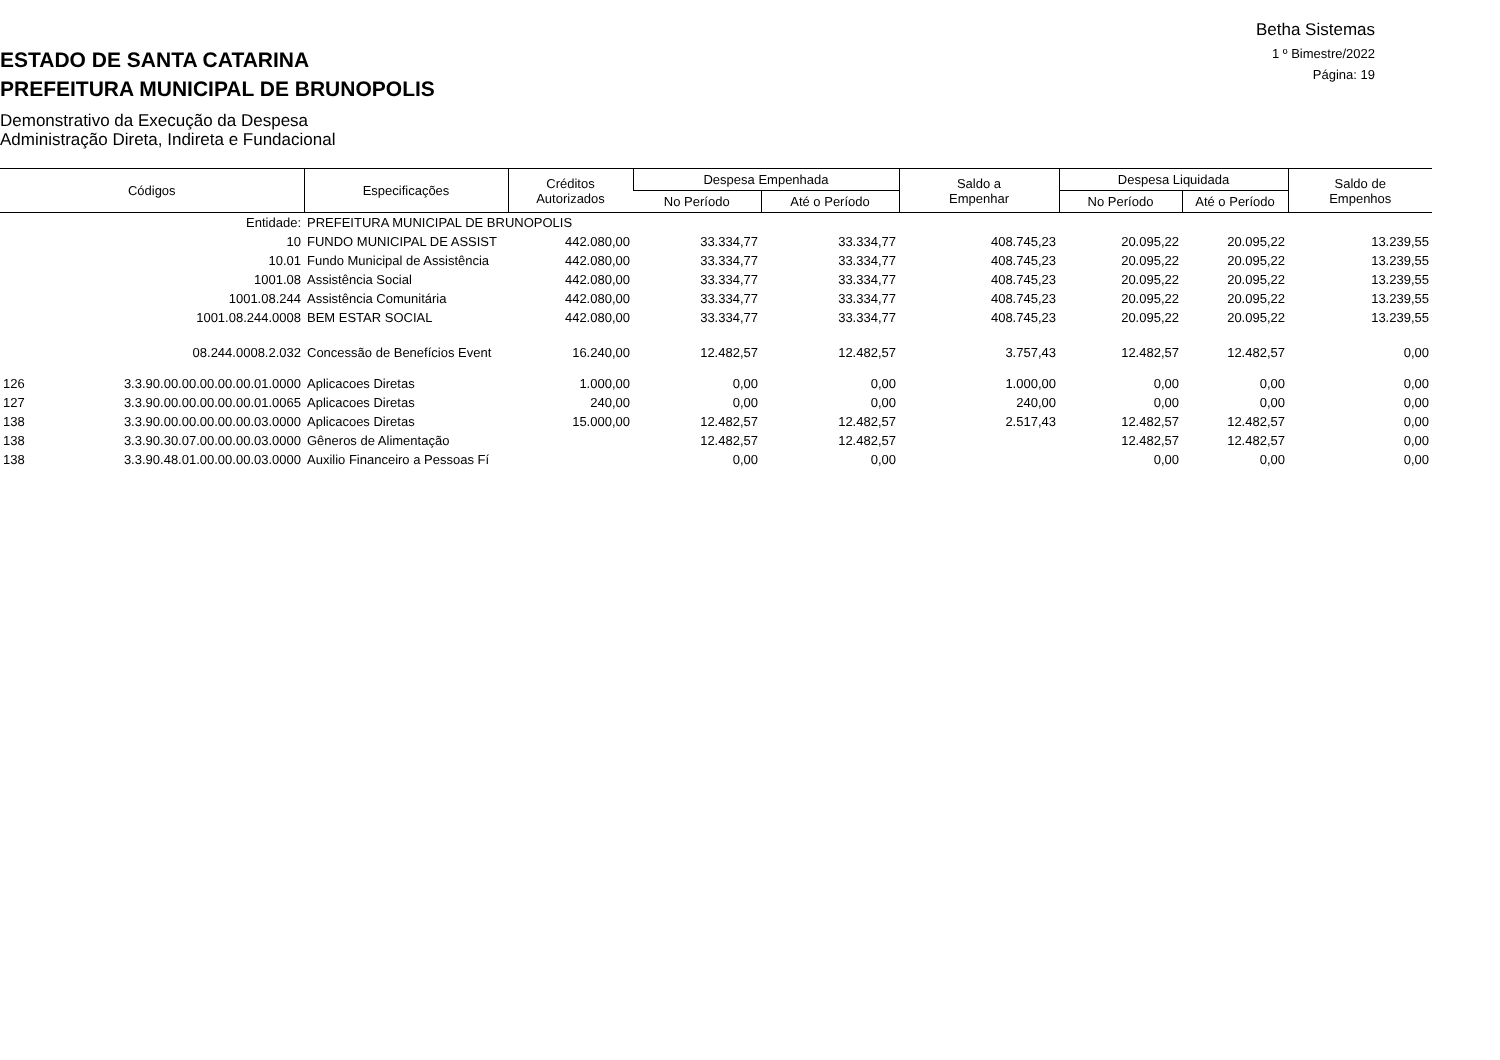Betha Sistemas
1 º Bimestre/2022
Página: 19
ESTADO DE SANTA CATARINA
PREFEITURA MUNICIPAL DE BRUNOPOLIS
Demonstrativo da Execução da Despesa
Administração Direta, Indireta e Fundacional
| Códigos | | Especificações | Créditos Autorizados | Despesa Empenhada | | Saldo a Empenhar | Despesa Liquidada | | Saldo de Empenhos |
| --- | --- | --- | --- | --- | --- | --- | --- | --- | --- |
| | | | | No Período | Até o Período | | No Período | Até o Período | |
| | Entidade: | PREFEITURA MUNICIPAL DE BRUNOPOLIS | | | | | | | |
| | 10 | FUNDO MUNICIPAL DE ASSIST | 442.080,00 | 33.334,77 | 33.334,77 | 408.745,23 | 20.095,22 | 20.095,22 | 13.239,55 |
| | 10.01 | Fundo Municipal de Assistência | 442.080,00 | 33.334,77 | 33.334,77 | 408.745,23 | 20.095,22 | 20.095,22 | 13.239,55 |
| | 1001.08 | Assistência Social | 442.080,00 | 33.334,77 | 33.334,77 | 408.745,23 | 20.095,22 | 20.095,22 | 13.239,55 |
| | 1001.08.244 | Assistência Comunitária | 442.080,00 | 33.334,77 | 33.334,77 | 408.745,23 | 20.095,22 | 20.095,22 | 13.239,55 |
| | 1001.08.244.0008 | BEM ESTAR SOCIAL | 442.080,00 | 33.334,77 | 33.334,77 | 408.745,23 | 20.095,22 | 20.095,22 | 13.239,55 |
| | 08.244.0008.2.032 | Concessão de Benefícios Event | 16.240,00 | 12.482,57 | 12.482,57 | 3.757,43 | 12.482,57 | 12.482,57 | 0,00 |
| 126 | 3.3.90.00.00.00.00.00.01.0000 | Aplicacoes Diretas | 1.000,00 | 0,00 | 0,00 | 1.000,00 | 0,00 | 0,00 | 0,00 |
| 127 | 3.3.90.00.00.00.00.00.01.0065 | Aplicacoes Diretas | 240,00 | 0,00 | 0,00 | 240,00 | 0,00 | 0,00 | 0,00 |
| 138 | 3.3.90.00.00.00.00.00.03.0000 | Aplicacoes Diretas | 15.000,00 | 12.482,57 | 12.482,57 | 2.517,43 | 12.482,57 | 12.482,57 | 0,00 |
| 138 | 3.3.90.30.07.00.00.00.03.0000 | Gêneros de Alimentação | | 12.482,57 | 12.482,57 | | 12.482,57 | 12.482,57 | 0,00 |
| 138 | 3.3.90.48.01.00.00.00.03.0000 | Auxilio Financeiro a Pessoas Fí | | 0,00 | 0,00 | | 0,00 | 0,00 | 0,00 |